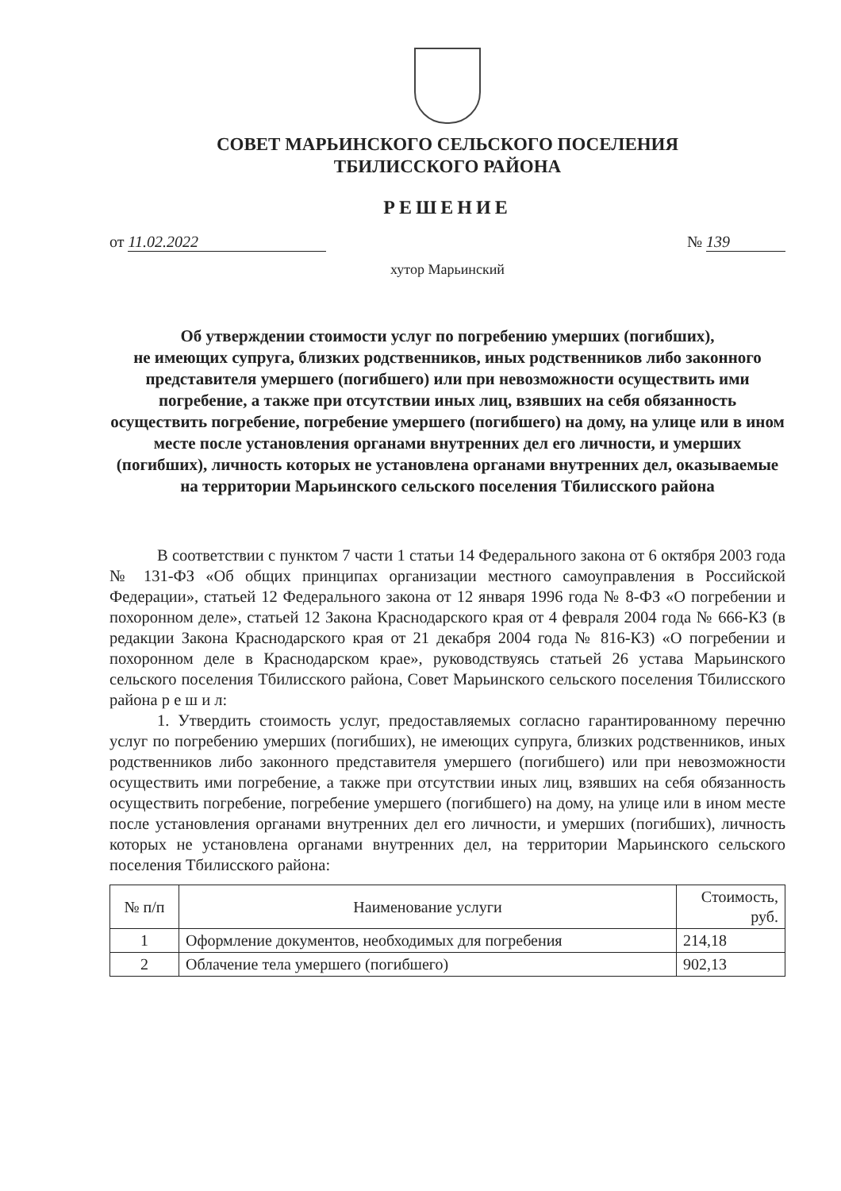СОВЕТ МАРЬИНСКОГО СЕЛЬСКОГО ПОСЕЛЕНИЯ
ТБИЛИССКОГО РАЙОНА
РЕШЕНИЕ
от 11.02.2022 № 139
хутор Марьинский
Об утверждении стоимости услуг по погребению умерших (погибших),
не имеющих супруга, близких родственников, иных родственников либо законного представителя умершего (погибшего) или при невозможности осуществить ими погребение, а также при отсутствии иных лиц, взявших на себя обязанность осуществить погребение, погребение умершего (погибшего) на дому, на улице или в ином месте после установления органами внутренних дел его личности, и умерших (погибших), личность которых не установлена органами внутренних дел, оказываемые на территории Марьинского сельского поселения Тбилисского района
В соответствии с пунктом 7 части 1 статьи 14 Федерального закона от 6 октября 2003 года № 131-ФЗ «Об общих принципах организации местного самоуправления в Российской Федерации», статьей 12 Федерального закона от 12 января 1996 года № 8-ФЗ «О погребении и похоронном деле», статьей 12 Закона Краснодарского края от 4 февраля 2004 года № 666-КЗ (в редакции Закона Краснодарского края от 21 декабря 2004 года № 816-КЗ) «О погребении и похоронном деле в Краснодарском крае», руководствуясь статьей 26 устава Марьинского сельского поселения Тбилисского района, Совет Марьинского сельского поселения Тбилисского района р е ш и л:
1. Утвердить стоимость услуг, предоставляемых согласно гарантированному перечню услуг по погребению умерших (погибших), не имеющих супруга, близких родственников, иных родственников либо законного представителя умершего (погибшего) или при невозможности осуществить ими погребение, а также при отсутствии иных лиц, взявших на себя обязанность осуществить погребение, погребение умершего (погибшего) на дому, на улице или в ином месте после установления органами внутренних дел его личности, и умерших (погибших), личность которых не установлена органами внутренних дел, на территории Марьинского сельского поселения Тбилисского района:
| № п/п | Наименование услуги | Стоимость, руб. |
| --- | --- | --- |
| 1 | Оформление документов, необходимых для погребения | 214,18 |
| 2 | Облачение тела умершего (погибшего) | 902,13 |